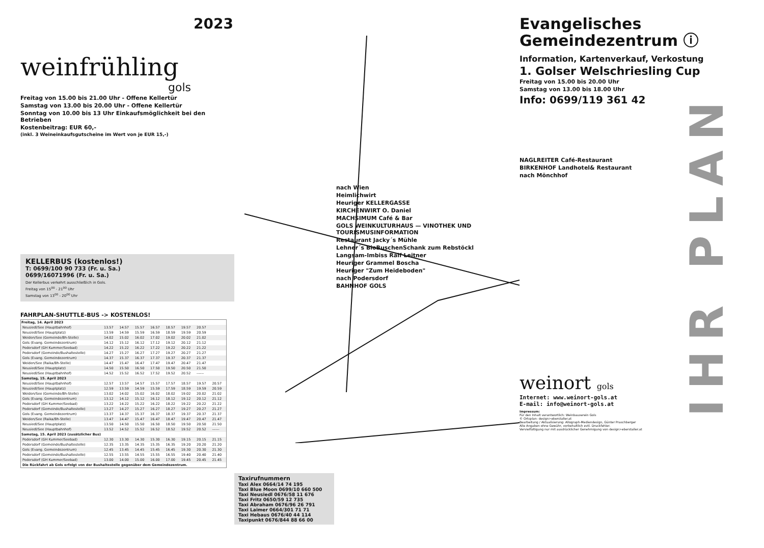2023
weinfrühling
gols
Freitag von 15.00 bis 21.00 Uhr - Offene Kellertür
Samstag von 13.00 bis 20.00 Uhr - Offene Kellertür
Sonntag von 10.00 bis 13 Uhr Einkaufsmöglichkeit bei den Betrieben
Kostenbeitrag: EUR 60,-
(inkl. 3 Weineinkaufsgutscheine im Wert von je EUR 15,-)
KELLERBUS (kostenlos!)
T: 0699/100 90 733 (Fr. u. Sa.)
0699/16071996 (Fr. u. Sa.)
Der Kellerbus verkehrt ausschließlich in Gols.
Freitag von 15<sup>00</sup> - 21<sup>00</sup> Uhr
Samstag von 13<sup>00</sup> - 20<sup>00</sup> Uhr
FAHRPLAN-SHUTTLE-BUS -> KOSTENLOS!
| Freitag, 14. April 2023 | | | | | | | | |
| --- | --- | --- | --- | --- | --- | --- | --- | --- |
| Neusiedl/See (Hauptbahnhof) | 13.57 | 14.57 | 15.57 | 16.57 | 18.57 | 19.57 | 20.57 | |
| Neusiedl/See (Hauptplatz) | 13.59 | 14.59 | 15.59 | 16.59 | 18.59 | 19.59 | 20.59 | |
| Weiden/See (Gemeinde/Bh-Stelle) | 14.02 | 15.02 | 16.02 | 17.02 | 19.02 | 20.02 | 21.02 | |
| Gols (Evang. Gemeindezentrum) | 14.12 | 15.12 | 16.12 | 17.12 | 19.12 | 20.12 | 21.12 | |
| Podersdorf (GH Kummer/Seebad) | 14.22 | 15.22 | 16.22 | 17.22 | 19.22 | 20.22 | 21.22 | |
| Podersdorf (Gemeinde/Bushaltestelle) | 14.27 | 15.27 | 16.27 | 17.27 | 19.27 | 20.27 | 21.27 | |
| Gols (Evang. Gemeindezentrum) | 14.37 | 15.37 | 16.37 | 17.37 | 19.37 | 20.37 | 21.37 | |
| Weiden/See (Raika/Bh-Stelle) | 14.47 | 15.47 | 16.47 | 17.47 | 19.47 | 20.47 | 21.47 | |
| Neusiedl/See (Hauptplatz) | 14.50 | 15.50 | 16.50 | 17.50 | 19.50 | 20.50 | 21.50 | |
| Neusiedl/See (Hauptbahnhof) | 14.52 | 15.52 | 16.52 | 17.52 | 19.52 | 20.52 | ------ | |
| Samstag, 15. April 2023 | | | | | | | | |
| Neusiedl/See (Hauptbahnhof) | 12.57 | 13.57 | 14.57 | 15.57 | 17.57 | 18.57 | 19.57 | 20.57 |
| Neusiedl/See (Hauptplatz) | 12.59 | 13.59 | 14.59 | 15.59 | 17.59 | 18.59 | 19.59 | 20.59 |
| Weiden/See (Gemeinde/Bh-Stelle) | 13.02 | 14.02 | 15.02 | 16.02 | 18.02 | 19.02 | 20.02 | 21.02 |
| Gols (Evang. Gemeindezentrum) | 13.12 | 14.12 | 15.12 | 16.12 | 18.12 | 19.12 | 20.12 | 21.12 |
| Podersdorf (GH Kummer/Seebad) | 13.22 | 14.22 | 15.22 | 16.22 | 18.22 | 19.22 | 20.22 | 21.22 |
| Podersdorf (Gemeinde/Bushaltestelle) | 13.27 | 14.27 | 15.27 | 16.27 | 18.27 | 19.27 | 20.27 | 21.27 |
| Gols (Evang. Gemeindezentrum) | 13.37 | 14.37 | 15.37 | 16.37 | 18.37 | 19.37 | 20.37 | 21.37 |
| Weiden/See (Raika/Bh-Stelle) | 13.47 | 14.47 | 15.47 | 16.47 | 18.47 | 19.47 | 20.47 | 21.47 |
| Neusiedl/See (Hauptplatz) | 13.50 | 14.50 | 15.50 | 16.50 | 18.50 | 19.50 | 20.50 | 21.50 |
| Neusiedl/See (Hauptbahnhof) | 13.52 | 14.52 | 15.52 | 16.52 | 18.52 | 19.52 | 20.52 | ------ |
| Samstag, 15. April 2023 (zusätzlicher Bus) | | | | | | | | |
| Podersdorf (GH Kummer/Seebad) | 12.30 | 13.30 | 14.30 | 15.30 | 16.30 | 19.15 | 20.15 | 21.15 |
| Podersdorf (Gemeinde/Bushaltestelle) | 12.35 | 13.35 | 14.35 | 15.35 | 16.35 | 19.20 | 20.20 | 21.20 |
| Gols (Evang. Gemeindezentrum) | 12.45 | 13.45 | 14.45 | 15.45 | 16.45 | 19.30 | 20.30 | 21.30 |
| Podersdorf (Gemeinde/Bushaltestelle) | 12.55 | 13.55 | 14.55 | 15.55 | 16.55 | 19.40 | 20.40 | 21.40 |
| Podersdorf (GH Kummer/Seebad) | 13.00 | 14.00 | 15.00 | 16.00 | 17.00 | 19.45 | 20.45 | 21.45 |
| Die Rückfahrt ab Gols erfolgt von der Bushaltestelle gegenüber dem Gemeindezentrum. | | | | | | | | |
nach Wien
Heimlichwirt
Heuriger KELLERGASSE
KIRCHENWIRT O. Daniel
MACHSIMUM Café & Bar
GOLS WEINKULTURHAUS — VINOTHEK UND TOURISMUSINFORMATION
Restaurant Jacky´s Mühle
Lehner´s BioBuschenSchank zum Rebstöckl
Langsam-Imbiss Ralf Leitner
Heuriger Grammel Boscha
Heuriger "Zum Heideboden"
nach Podersdorf
BAHNHOF GOLS
Taxirufnummern
Taxi Alex 0664/14 74 195
Taxi Blue Moon 0699/10 660 500
Taxi Neusiedl 0676/58 11 676
Taxi Fritz 0650/59 12 735
Taxi Abraham 0676/96 26 791
Taxi Laimer 0664/301 71 71
Taxi Hebaus 0676/40 44 114
Taxipunkt 0676/844 88 66 00
Evangelisches
Gemeindezentrum ⓘ
Information, Kartenverkauf, Verkostung
1. Golser Welschriesling Cup
Freitag von 15.00 bis 20.00 Uhr
Samstag von 13.00 bis 18.00 Uhr
Info: 0699/119 361 42
NAGLREITER Café-Restaurant
BIRKENHOF Landhotel& Restaurant
nach Mönchhof
IHR PLAN
weinort gols
Internet: www.weinort-gols.at
E-mail: info@weinort-gols.at
Impressum:
Für den Inhalt verantwortlich: Weinbauverein Gols
© Ortsplan: design>eberstaller.at
Bearbeitung / Aktualisierung: Allograph-Mediendesign, Günter Praschberger
Alle Angaben ohne Gewähr, vorbehaltlich evtl. Druckfehler.
Vervielfältigung nur mit ausdrücklicher Genehmigung von design>eberstaller.at